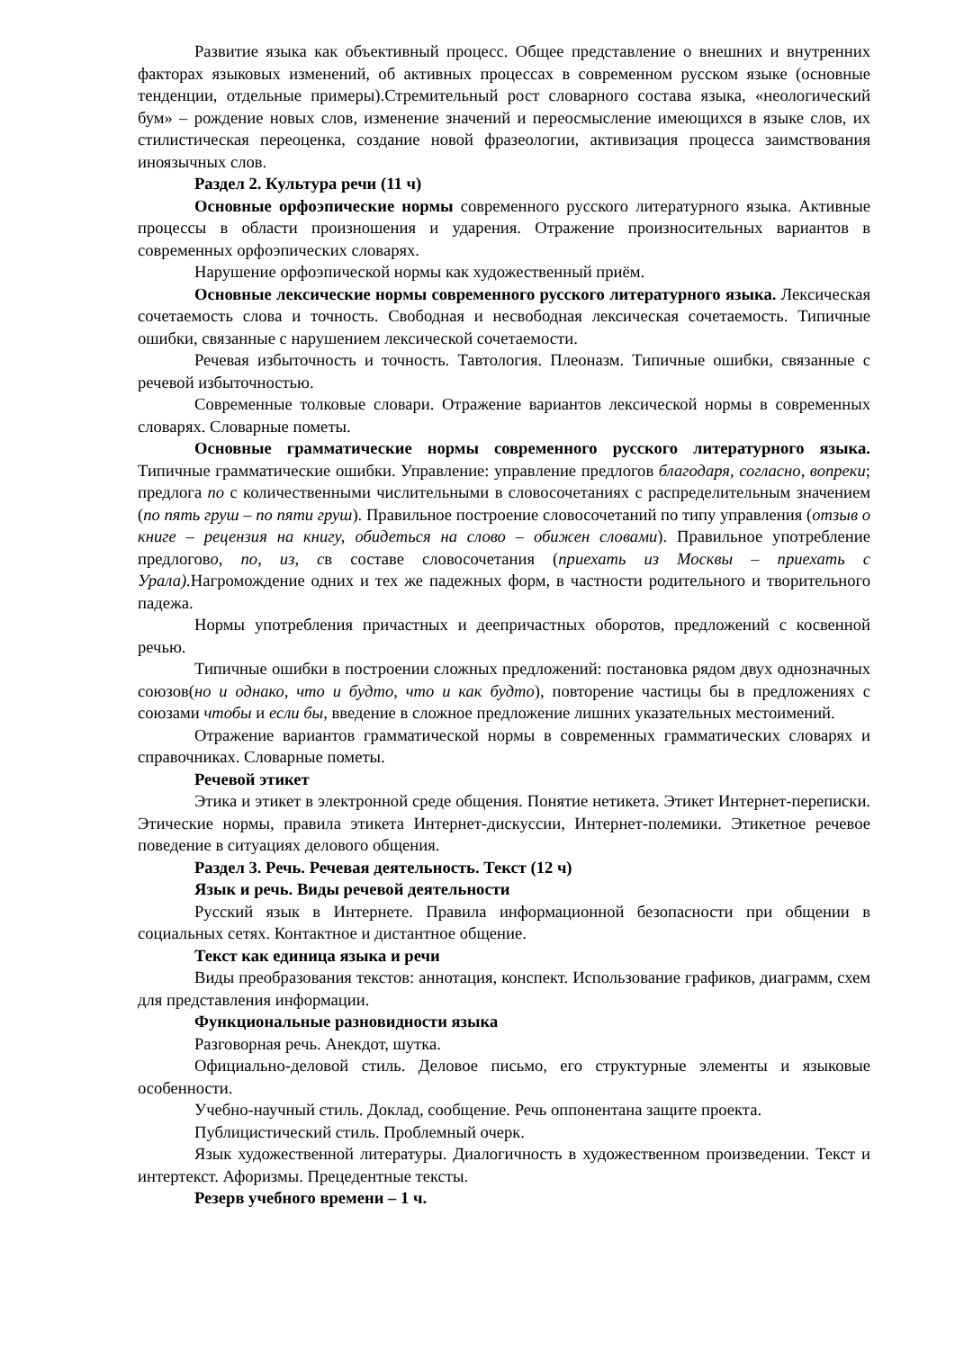Развитие языка как объективный процесс. Общее представление о внешних и внутренних факторах языковых изменений, об активных процессах в современном русском языке (основные тенденции, отдельные примеры).Стремительный рост словарного состава языка, «неологический бум» – рождение новых слов, изменение значений и переосмысление имеющихся в языке слов, их стилистическая переоценка, создание новой фразеологии, активизация процесса заимствования иноязычных слов.
Раздел 2. Культура речи (11 ч)
Основные орфоэпические нормы современного русского литературного языка. Активные процессы в области произношения и ударения. Отражение произносительных вариантов в современных орфоэпических словарях.
Нарушение орфоэпической нормы как художественный приём.
Основные лексические нормы современного русского литературного языка. Лексическая сочетаемость слова и точность. Свободная и несвободная лексическая сочетаемость. Типичные ошибки, связанные с нарушением лексической сочетаемости.
Речевая избыточность и точность. Тавтология. Плеоназм. Типичные ошибки, связанные с речевой избыточностью.
Современные толковые словари. Отражение вариантов лексической нормы в современных словарях. Словарные пометы.
Основные грамматические нормы современного русского литературного языка. Типичные грамматические ошибки. Управление: управление предлогов благодаря, согласно, вопреки; предлога по с количественными числительными в словосочетаниях с распределительным значением (по пять груш – по пяти груш). Правильное построение словосочетаний по типу управления (отзыв о книге – рецензия на книгу, обидеться на слово – обижен словами). Правильное употребление предлогово, по, из, св составе словосочетания (приехать из Москвы – приехать с Урала). Нагромождение одних и тех же падежных форм, в частности родительного и творительного падежа.
Нормы употребления причастных и деепричастных оборотов, предложений с косвенной речью.
Типичные ошибки в построении сложных предложений: постановка рядом двух однозначных союзов(но и однако, что и будто, что и как будто), повторение частицы бы в предложениях с союзами чтобы и если бы, введение в сложное предложение лишних указательных местоимений.
Отражение вариантов грамматической нормы в современных грамматических словарях и справочниках. Словарные пометы.
Речевой этикет
Этика и этикет в электронной среде общения. Понятие нетикета. Этикет Интернет-переписки. Этические нормы, правила этикета Интернет-дискуссии, Интернет-полемики. Этикетное речевое поведение в ситуациях делового общения.
Раздел 3. Речь. Речевая деятельность. Текст (12 ч)
Язык и речь. Виды речевой деятельности
Русский язык в Интернете. Правила информационной безопасности при общении в социальных сетях. Контактное и дистантное общение.
Текст как единица языка и речи
Виды преобразования текстов: аннотация, конспект. Использование графиков, диаграмм, схем для представления информации.
Функциональные разновидности языка
Разговорная речь. Анекдот, шутка.
Официально-деловой стиль. Деловое письмо, его структурные элементы и языковые особенности.
Учебно-научный стиль. Доклад, сообщение. Речь оппонентана защите проекта.
Публицистический стиль. Проблемный очерк.
Язык художественной литературы. Диалогичность в художественном произведении. Текст и интертекст. Афоризмы. Прецедентные тексты.
Резерв учебного времени – 1 ч.